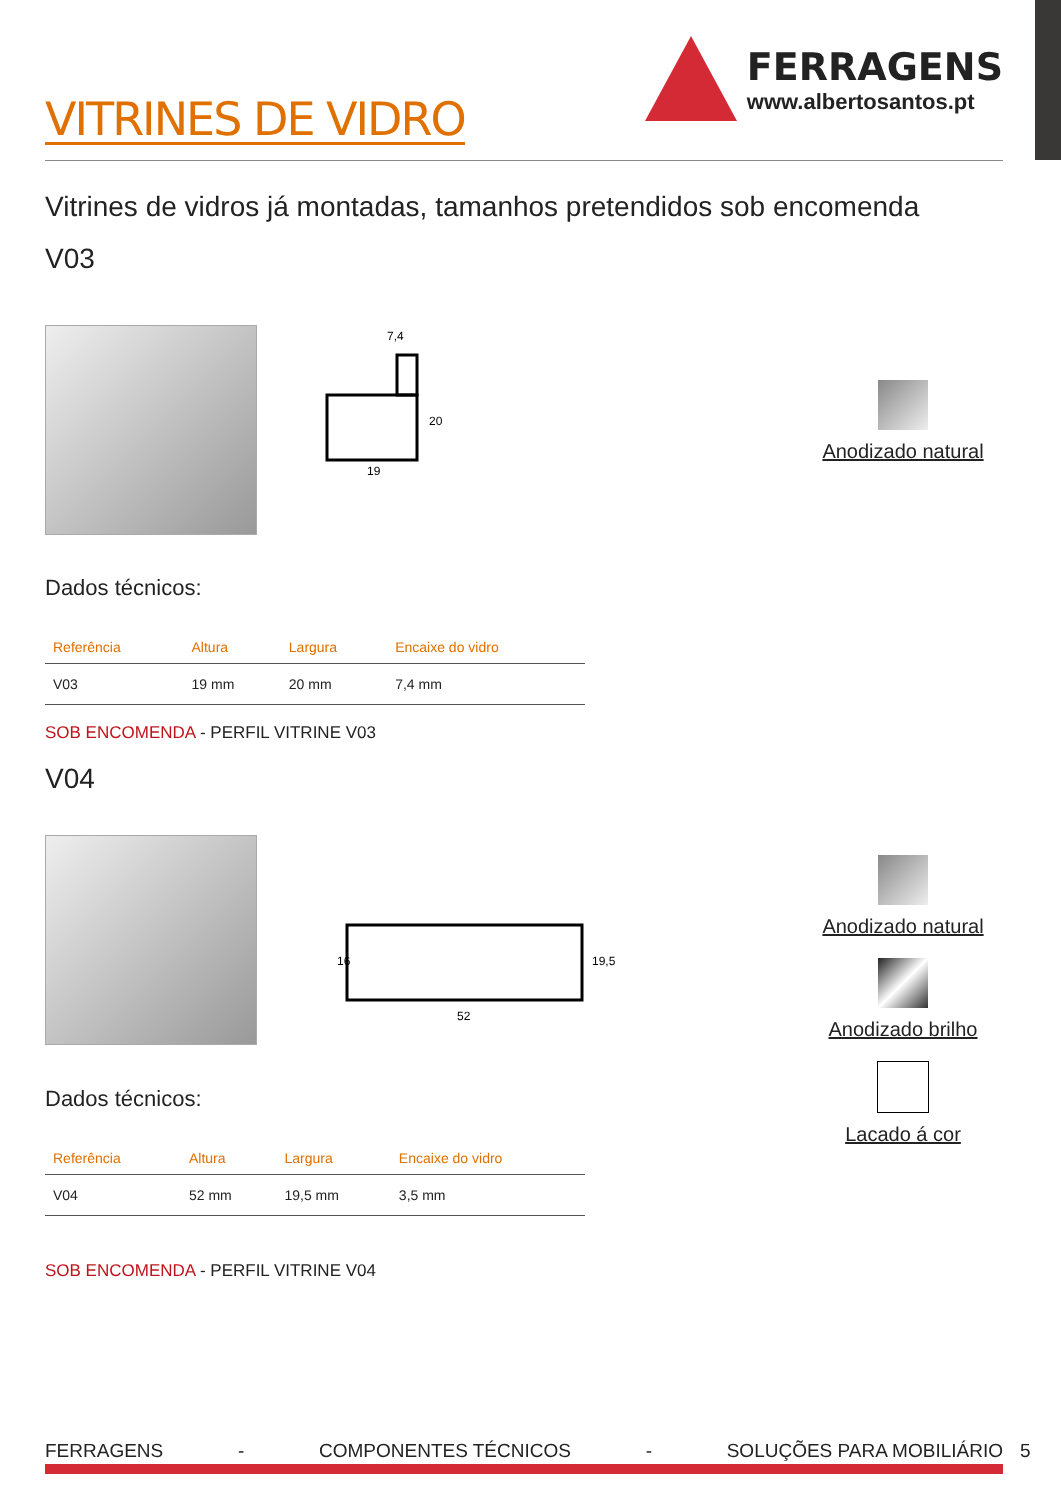VITRINES DE VIDRO
FERRAGENS
www.albertosantos.pt
Vitrines de vidros já montadas, tamanhos pretendidos sob encomenda
V03
7,4
19
20
Anodizado natural
Dados técnicos:
| Referência | Altura | Largura | Encaixe do vidro |
| --- | --- | --- | --- |
| V03 | 19 mm | 20 mm | 7,4 mm |
SOB ENCOMENDA - PERFIL VITRINE V03
V04
16
52
19,5
Anodizado natural
Anodizado brilho
Lacado á cor
Dados técnicos:
| Referência | Altura | Largura | Encaixe do vidro |
| --- | --- | --- | --- |
| V04 | 52 mm | 19,5 mm | 3,5 mm |
SOB ENCOMENDA - PERFIL VITRINE V04
FERRAGENS - COMPONENTES TÉCNICOS - SOLUÇÕES PARA MOBILIÁRIO 5